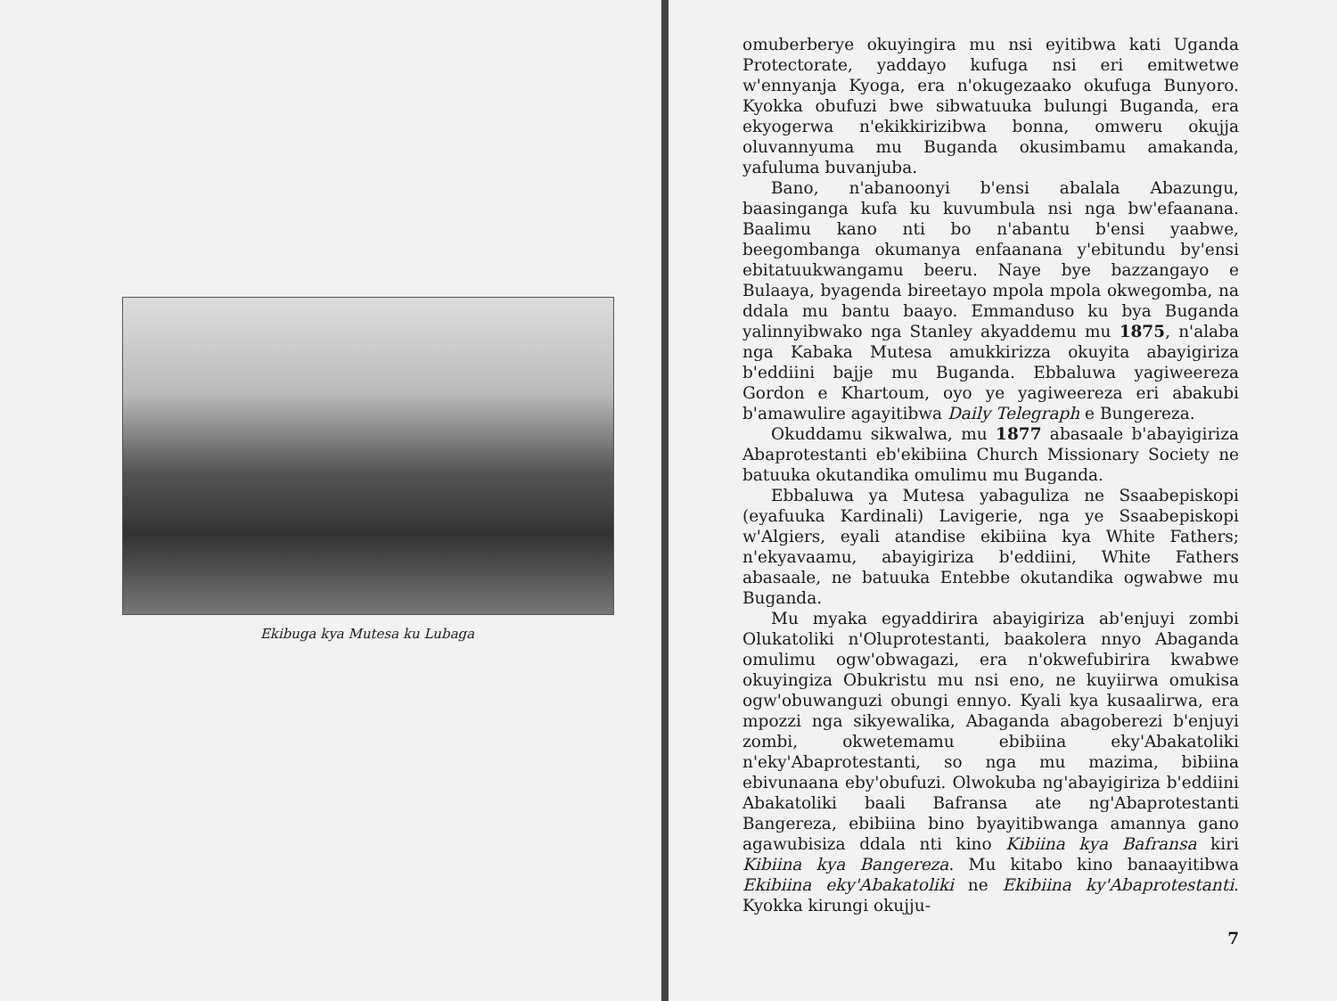Ekibuga kya Mutesa ku Lubaga
omuberberye okuyingira mu nsi eyitibwa kati Uganda Protectorate, yaddayo kufuga nsi eri emitwetwe w'ennyanja Kyoga, era n'okugezaako okufuga Bunyoro. Kyokka obufuzi bwe sibwatuuka bulungi Buganda, era ekyogerwa n'ekikkirizibwa bonna, omweru okujja oluvannyuma mu Buganda okusimbamu amakanda, yafuluma buvanjuba.
Bano, n'abanoonyi b'ensi abalala Abazungu, baasinganga kufa ku kuvumbula nsi nga bw'efaanana. Baalimu kano nti bo n'abantu b'ensi yaabwe, beegombanga okumanya enfaanana y'ebitundu by'ensi ebitatuukwangamu beeru. Naye bye bazzangayo e Bulaaya, byagenda bireetayo mpola mpola okwegomba, na ddala mu bantu baayo. Emmanduso ku bya Buganda yalinnyibwako nga Stanley akyaddemu mu 1875, n'alaba nga Kabaka Mutesa amukkirizza okuyita abayigiriza b'eddiini bajje mu Buganda. Ebbaluwa yagiweereza Gordon e Khartoum, oyo ye yagiweereza eri abakubi b'amawulire agayitibwa Daily Telegraph e Bungereza.
Okuddamu sikwalwa, mu 1877 abasaale b'abayigiriza Abaprotestanti eb'ekibiina Church Missionary Society ne batuuka okutandika omulimu mu Buganda.
Ebbaluwa ya Mutesa yabaguliza ne Ssaabepiskopi (eyafuuka Kardinali) Lavigerie, nga ye Ssaabepiskopi w'Algiers, eyali atandise ekibiina kya White Fathers; n'ekyavaamu, abayigiriza b'eddiini, White Fathers abasaale, ne batuuka Entebbe okutandika ogwabwe mu Buganda.
Mu myaka egyaddirira abayigiriza ab'enjuyi zombi Olukatoliki n'Oluprotestanti, baakolera nnyo Abaganda omulimu ogw'obwagazi, era n'okwefubirira kwabwe okuyingiza Obukristu mu nsi eno, ne kuyiirwa omukisa ogw'obuwanguzi obungi ennyo. Kyali kya kusaalirwa, era mpozzi nga sikyewalika, Abaganda abagoberezi b'enjuyi zombi, okwetemamu ebibiina eky'Abakatoliki n'eky'Abaprotestanti, so nga mu mazima, bibiina ebivunaana eby'obufuzi. Olwokuba ng'abayigiriza b'eddiini Abakatoliki baali Bafransa ate ng'Abaprotestanti Bangereza, ebibiina bino byayitibwanga amannya gano agawubisiza ddala nti kino Kibiina kya Bafransa kiri Kibiina kya Bangereza. Mu kitabo kino banaayitibwa Ekibiina eky'Abakatoliki ne Ekibiina ky'Abaprotestanti. Kyokka kirungi okujju-
7